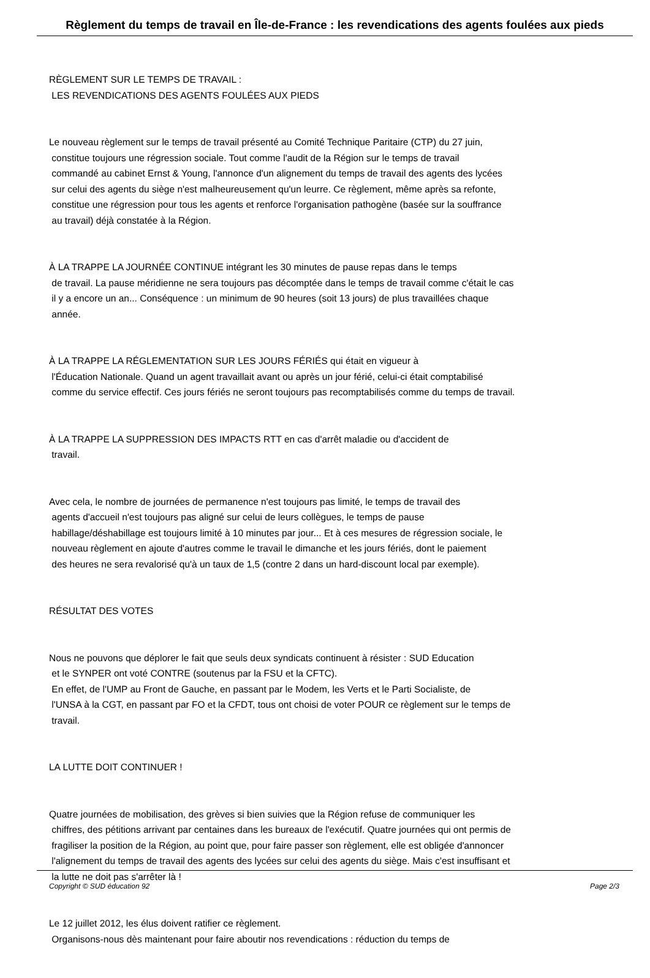Règlement du temps de travail en Île-de-France : les revendications des agents foulées aux pieds
RÈGLEMENT SUR LE TEMPS DE TRAVAIL :
LES REVENDICATIONS DES AGENTS FOULÉES AUX PIEDS
Le nouveau règlement sur le temps de travail présenté au Comité Technique Paritaire (CTP) du 27 juin,
constitue toujours une régression sociale. Tout comme l'audit de la Région sur le temps de travail
commandé au cabinet Ernst & Young, l'annonce d'un alignement du temps de travail des agents des lycées
sur celui des agents du siège n'est malheureusement qu'un leurre. Ce règlement, même après sa refonte,
constitue une régression pour tous les agents et renforce l'organisation pathogène (basée sur la souffrance
au travail) déjà constatée à la Région.
À LA TRAPPE LA JOURNÉE CONTINUE intégrant les 30 minutes de pause repas dans le temps
de travail. La pause méridienne ne sera toujours pas décomptée dans le temps de travail comme c'était le cas
il y a encore un an... Conséquence : un minimum de 90 heures (soit 13 jours) de plus travaillées chaque
année.
À LA TRAPPE LA RÉGLEMENTATION SUR LES JOURS FÉRIÉS qui était en vigueur à
l'Éducation Nationale. Quand un agent travaillait avant ou après un jour férié, celui-ci était comptabilisé
comme du service effectif. Ces jours fériés ne seront toujours pas recomptabilisés comme du temps de travail.
À LA TRAPPE LA SUPPRESSION DES IMPACTS RTT en cas d'arrêt maladie ou d'accident de
travail.
Avec cela, le nombre de journées de permanence n'est toujours pas limité, le temps de travail des
agents d'accueil n'est toujours pas aligné sur celui de leurs collègues, le temps de pause
habillage/déshabillage est toujours limité à 10 minutes par jour... Et à ces mesures de régression sociale, le
nouveau règlement en ajoute d'autres comme le travail le dimanche et les jours fériés, dont le paiement
des heures ne sera revalorisé qu'à un taux de 1,5 (contre 2 dans un hard-discount local par exemple).
RÉSULTAT DES VOTES
Nous ne pouvons que déplorer le fait que seuls deux syndicats continuent à résister : SUD Education
et le SYNPER ont voté CONTRE (soutenus par la FSU et la CFTC).
En effet, de l'UMP au Front de Gauche, en passant par le Modem, les Verts et le Parti Socialiste, de
l'UNSA à la CGT, en passant par FO et la CFDT, tous ont choisi de voter POUR ce règlement sur le temps de
travail.
LA LUTTE DOIT CONTINUER !
Quatre journées de mobilisation, des grèves si bien suivies que la Région refuse de communiquer les
chiffres, des pétitions arrivant par centaines dans les bureaux de l'exécutif. Quatre journées qui ont permis de
fragiliser la position de la Région, au point que, pour faire passer son règlement, elle est obligée d'annoncer
l'alignement du temps de travail des agents des lycées sur celui des agents du siège. Mais c'est insuffisant et
la lutte ne doit pas s'arrêter là !
Le 12 juillet 2012, les élus doivent ratifier ce règlement.
Organisons-nous dès maintenant pour faire aboutir nos revendications : réduction du temps de
Copyright © SUD éducation 92 Page 2/3